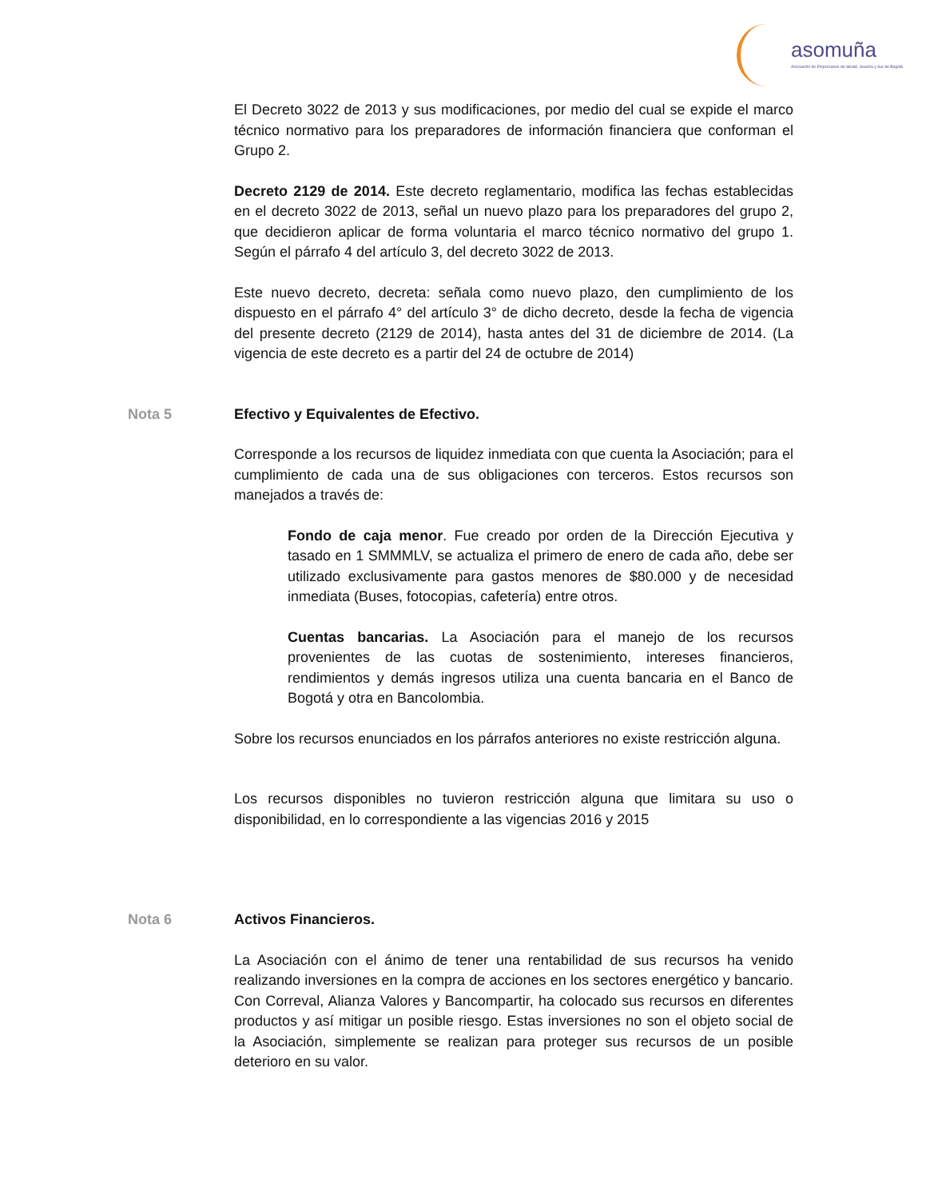asomuña
Asociación de Empresarios de Sibaté, Soacha y Sur de Bogotá
El Decreto 3022 de 2013 y sus modificaciones, por medio del cual se expide el marco técnico normativo para los preparadores de información financiera que conforman el Grupo 2.
Decreto 2129 de 2014. Este decreto reglamentario, modifica las fechas establecidas en el decreto 3022 de 2013, señal un nuevo plazo para los preparadores del grupo 2, que decidieron aplicar de forma voluntaria el marco técnico normativo del grupo 1. Según el párrafo 4 del artículo 3, del decreto 3022 de 2013.
Este nuevo decreto, decreta: señala como nuevo plazo, den cumplimiento de los dispuesto en el párrafo 4° del artículo 3° de dicho decreto, desde la fecha de vigencia del presente decreto (2129 de 2014), hasta antes del 31 de diciembre de 2014. (La vigencia de este decreto es a partir del 24 de octubre de 2014)
Nota 5 Efectivo y Equivalentes de Efectivo.
Corresponde a los recursos de liquidez inmediata con que cuenta la Asociación; para el cumplimiento de cada una de sus obligaciones con terceros. Estos recursos son manejados a través de:
Fondo de caja menor. Fue creado por orden de la Dirección Ejecutiva y tasado en 1 SMMMLV, se actualiza el primero de enero de cada año, debe ser utilizado exclusivamente para gastos menores de $80.000 y de necesidad inmediata (Buses, fotocopias, cafetería) entre otros.
Cuentas bancarias. La Asociación para el manejo de los recursos provenientes de las cuotas de sostenimiento, intereses financieros, rendimientos y demás ingresos utiliza una cuenta bancaria en el Banco de Bogotá y otra en Bancolombia.
Sobre los recursos enunciados en los párrafos anteriores no existe restricción alguna.
Los recursos disponibles no tuvieron restricción alguna que limitara su uso o disponibilidad, en lo correspondiente a las vigencias 2016 y 2015
Nota 6 Activos Financieros.
La Asociación con el ánimo de tener una rentabilidad de sus recursos ha venido realizando inversiones en la compra de acciones en los sectores energético y bancario. Con Correval, Alianza Valores y Bancompartir, ha colocado sus recursos en diferentes productos y así mitigar un posible riesgo. Estas inversiones no son el objeto social de la Asociación, simplemente se realizan para proteger sus recursos de un posible deterioro en su valor.